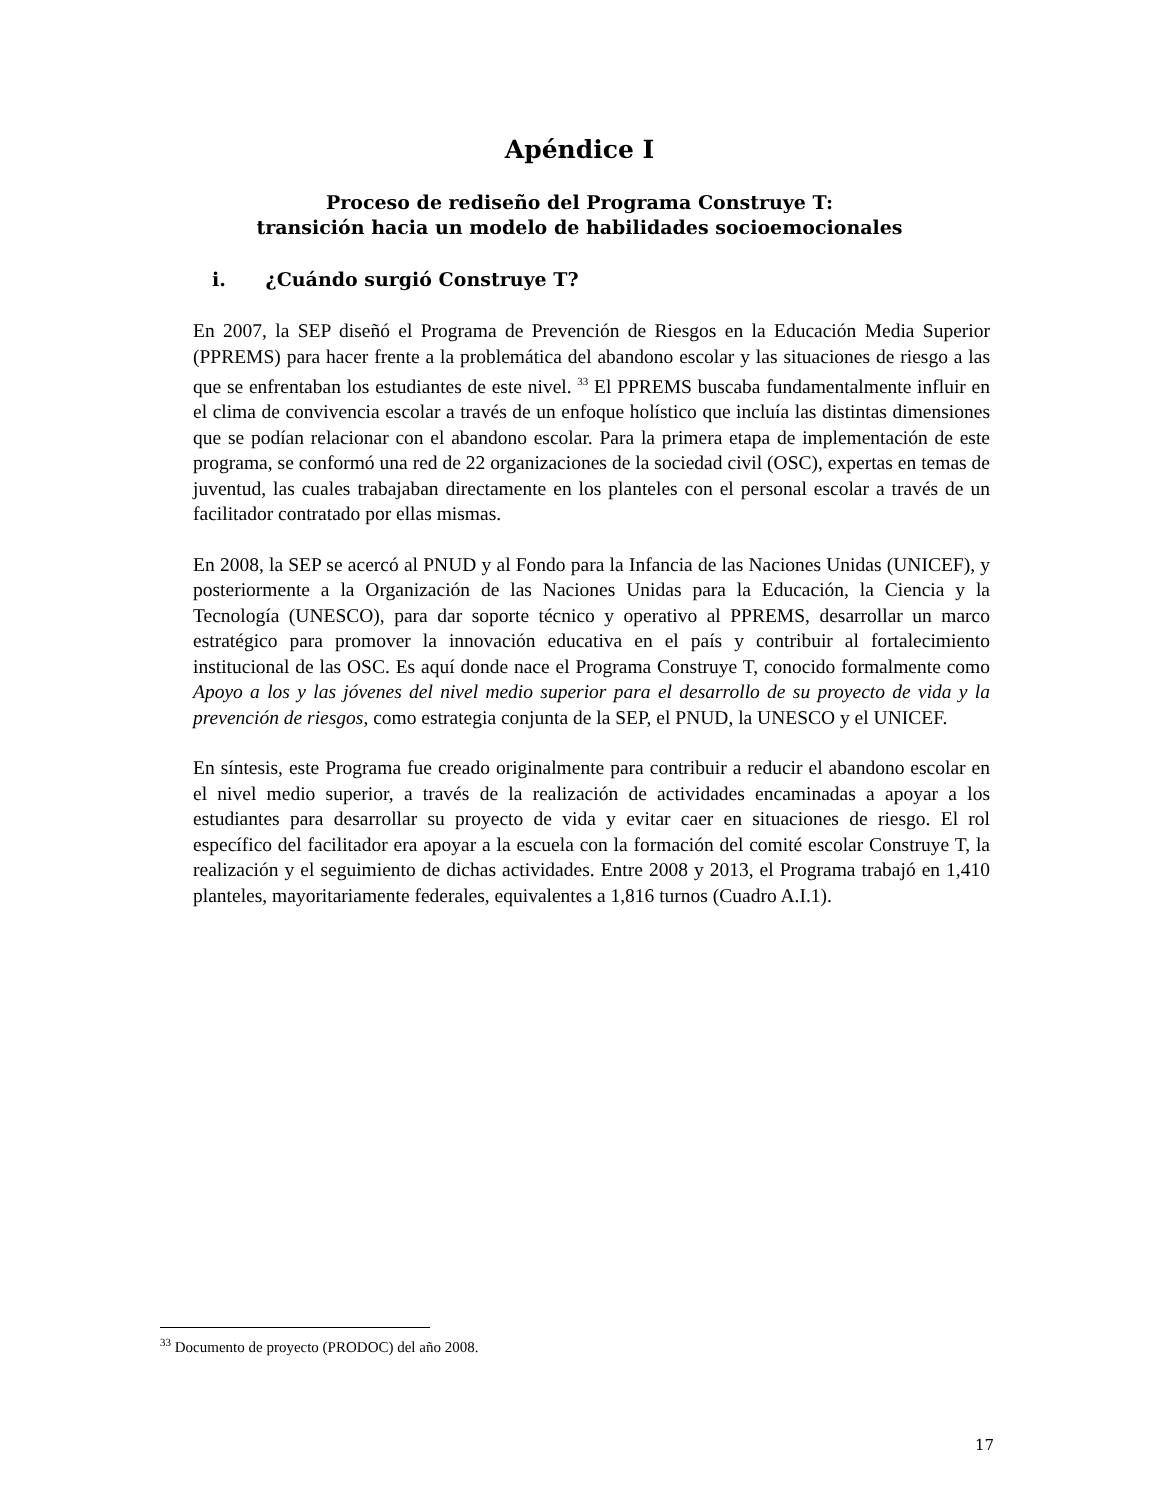Apéndice I
Proceso de rediseño del Programa Construye T:
transición hacia un modelo de habilidades socioemocionales
i. ¿Cuándo surgió Construye T?
En 2007, la SEP diseñó el Programa de Prevención de Riesgos en la Educación Media Superior (PPREMS) para hacer frente a la problemática del abandono escolar y las situaciones de riesgo a las que se enfrentaban los estudiantes de este nivel. <sup>33</sup> El PPREMS buscaba fundamentalmente influir en el clima de convivencia escolar a través de un enfoque holístico que incluía las distintas dimensiones que se podían relacionar con el abandono escolar. Para la primera etapa de implementación de este programa, se conformó una red de 22 organizaciones de la sociedad civil (OSC), expertas en temas de juventud, las cuales trabajaban directamente en los planteles con el personal escolar a través de un facilitador contratado por ellas mismas.
En 2008, la SEP se acercó al PNUD y al Fondo para la Infancia de las Naciones Unidas (UNICEF), y posteriormente a la Organización de las Naciones Unidas para la Educación, la Ciencia y la Tecnología (UNESCO), para dar soporte técnico y operativo al PPREMS, desarrollar un marco estratégico para promover la innovación educativa en el país y contribuir al fortalecimiento institucional de las OSC. Es aquí donde nace el Programa Construye T, conocido formalmente como Apoyo a los y las jóvenes del nivel medio superior para el desarrollo de su proyecto de vida y la prevención de riesgos, como estrategia conjunta de la SEP, el PNUD, la UNESCO y el UNICEF.
En síntesis, este Programa fue creado originalmente para contribuir a reducir el abandono escolar en el nivel medio superior, a través de la realización de actividades encaminadas a apoyar a los estudiantes para desarrollar su proyecto de vida y evitar caer en situaciones de riesgo. El rol específico del facilitador era apoyar a la escuela con la formación del comité escolar Construye T, la realización y el seguimiento de dichas actividades. Entre 2008 y 2013, el Programa trabajó en 1,410 planteles, mayoritariamente federales, equivalentes a 1,816 turnos (Cuadro A.I.1).
<sup>33</sup> Documento de proyecto (PRODOC) del año 2008.
17